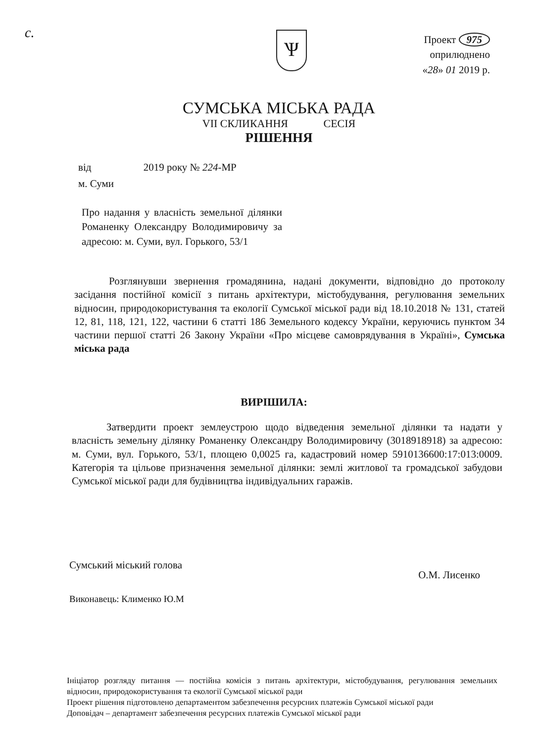с. Ѱ
Проект 975
оприлюднено
«28» 01 2019 р.
СУМСЬКА МІСЬКА РАДА
VII СКЛИКАННЯ СЕСІЯ
РІШЕННЯ
від 2019 року № 224-МР
м. Суми
Про надання у власність земельної ділянки Романенку Олександру Володимировичу за адресою: м. Суми, вул. Горького, 53/1
Розглянувши звернення громадянина, надані документи, відповідно до протоколу засідання постійної комісії з питань архітектури, містобудування, регулювання земельних відносин, природокористування та екології Сумської міської ради від 18.10.2018 № 131, статей 12, 81, 118, 121, 122, частини 6 статті 186 Земельного кодексу України, керуючись пунктом 34 частини першої статті 26 Закону України «Про місцеве самоврядування в Україні», Сумська міська рада
ВИРІШИЛА:
Затвердити проект землеустрою щодо відведення земельної ділянки та надати у власність земельну ділянку Романенку Олександру Володимировичу (3018918918) за адресою: м. Суми, вул. Горького, 53/1, площею 0,0025 га, кадастровий номер 5910136600:17:013:0009. Категорія та цільове призначення земельної ділянки: землі житлової та громадської забудови Сумської міської ради для будівництва індивідуальних гаражів.
Сумський міський голова
О.М. Лисенко
Виконавець: Клименко Ю.М
Ініціатор розгляду питання — постійна комісія з питань архітектури, містобудування, регулювання земельних відносин, природокористування та екології Сумської міської ради
Проект рішення підготовлено департаментом забезпечення ресурсних платежів Сумської міської ради
Доповідач – департамент забезпечення ресурсних платежів Сумської міської ради